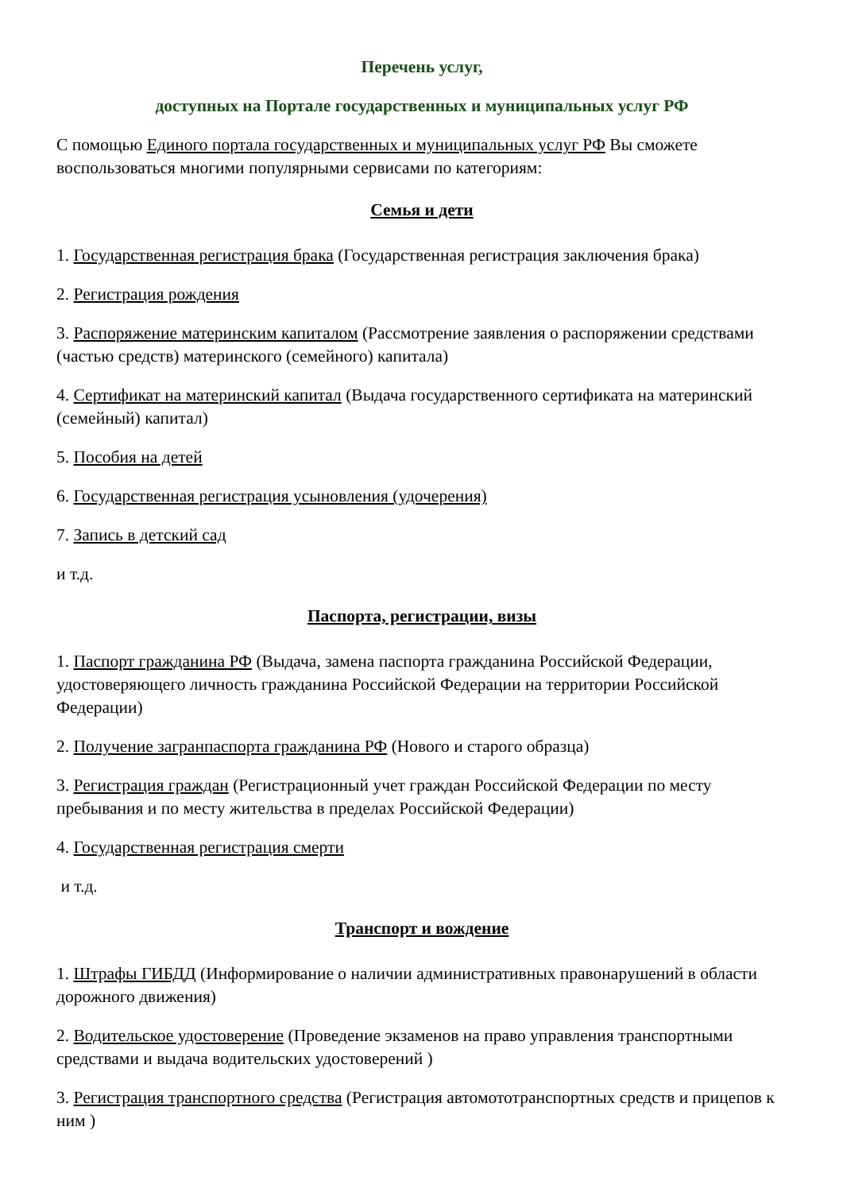Перечень услуг,
доступных на Портале государственных и муниципальных услуг РФ
С помощью Единого портала государственных и муниципальных услуг РФ Вы сможете воспользоваться многими популярными сервисами по категориям:
Семья и дети
1. Государственная регистрация брака (Государственная регистрация заключения брака)
2. Регистрация рождения
3. Распоряжение материнским капиталом (Рассмотрение заявления о распоряжении средствами (частью средств) материнского (семейного) капитала)
4. Сертификат на материнский капитал (Выдача государственного сертификата на материнский (семейный) капитал)
5. Пособия на детей
6. Государственная регистрация усыновления (удочерения)
7. Запись в детский сад
и т.д.
Паспорта, регистрации, визы
1. Паспорт гражданина РФ (Выдача, замена паспорта гражданина Российской Федерации, удостоверяющего личность гражданина Российской Федерации на территории Российской Федерации)
2. Получение загранпаспорта гражданина РФ (Нового и старого образца)
3. Регистрация граждан (Регистрационный учет граждан Российской Федерации по месту пребывания и по месту жительства в пределах Российской Федерации)
4. Государственная регистрация смерти
и т.д.
Транспорт и вождение
1. Штрафы ГИБДД (Информирование о наличии административных правонарушений в области дорожного движения)
2. Водительское удостоверение (Проведение экзаменов на право управления транспортными средствами и выдача водительских удостоверений )
3. Регистрация транспортного средства (Регистрация автомототранспортных средств и прицепов к ним )